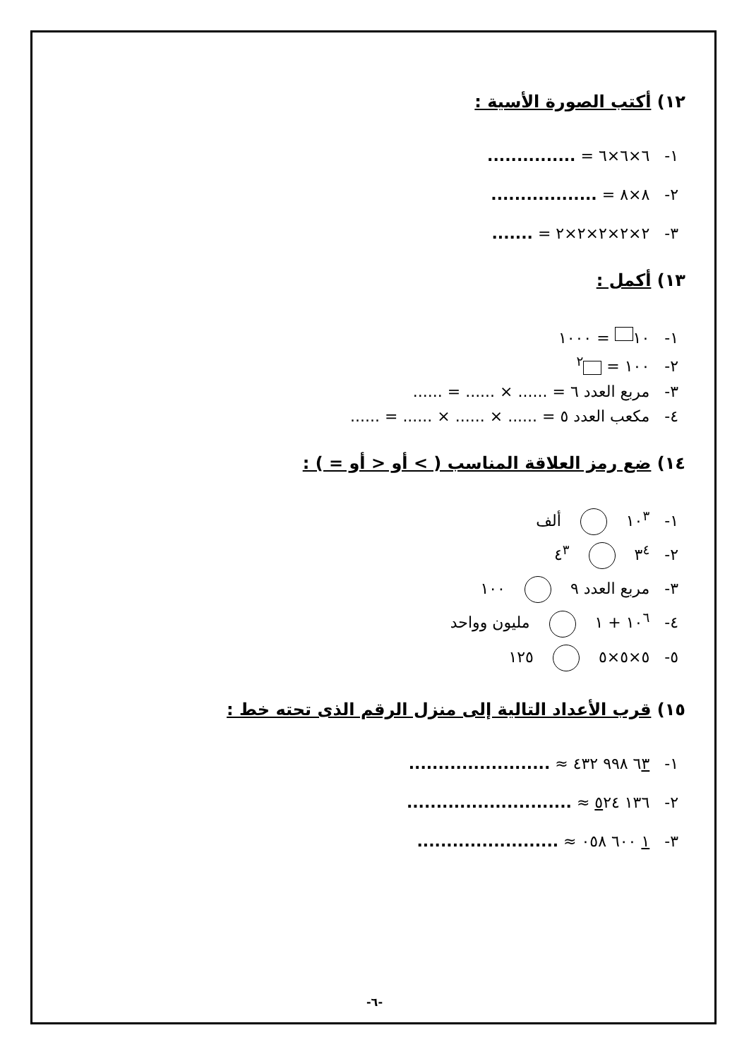١٢) أكتب الصورة الأسية :
١- ٦×٦×٦ = ...............
٢- ٨×٨ = ..................
٣- ٢×٢×٢×٢×٢ = .......
١٣) أكمل :
١- ١٠ = ١٠٠٠
٢- ١٠٠ = <sup>٢</sup>
٣- مربع العدد ٦ = ...... × ...... = ......
٤- مكعب العدد ٥ = ...... × ...... × ...... = ......
١٤) ضع رمز العلاقة المناسب ( > أو < أو = ) :
١- ١٠<sup>٣</sup> ألف
٢- ٣<sup>٤</sup> ٤<sup>٣</sup>
٣- مربع العدد ٩ ١٠٠
٤- ١٠<sup>٦</sup> + ١ مليون وواحد
٥- ٥×٥×٥ ١٢٥
١٥) قرب الأعداد التالية إلى منزل الرقم الذى تحته خط :
١- ٦٣ ٩٩٨ ٤٣٢ ≈ ........................
٢- ١٣٦ ٥٢٤ ≈ ............................
٣- ١ ٦٠٠ ٠٥٨ ≈ ........................
-٦-